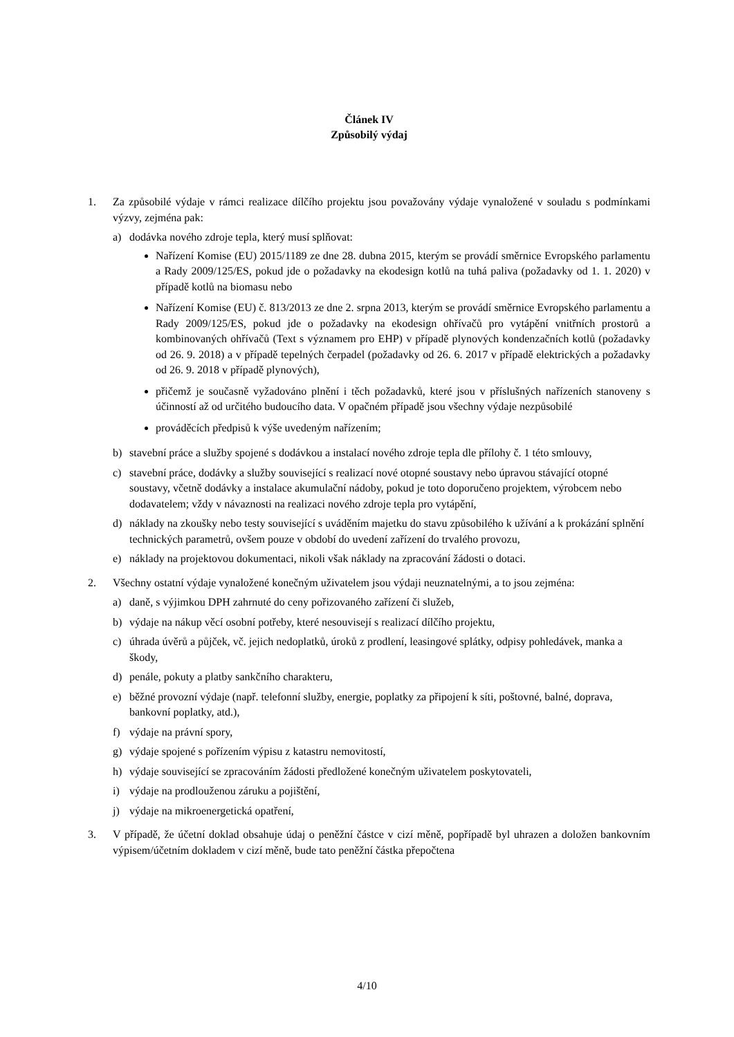Článek IV
Způsobilý výdaj
1. Za způsobilé výdaje v rámci realizace dílčího projektu jsou považovány výdaje vynaložené v souladu s podmínkami výzvy, zejména pak:
a) dodávka nového zdroje tepla, který musí splňovat:
Nařízení Komise (EU) 2015/1189 ze dne 28. dubna 2015, kterým se provádí směrnice Evropského parlamentu a Rady 2009/125/ES, pokud jde o požadavky na ekodesign kotlů na tuhá paliva (požadavky od 1. 1. 2020) v případě kotlů na biomasu nebo
Nařízení Komise (EU) č. 813/2013 ze dne 2. srpna 2013, kterým se provádí směrnice Evropského parlamentu a Rady 2009/125/ES, pokud jde o požadavky na ekodesign ohřívačů pro vytápění vnitřních prostorů a kombinovaných ohřívačů (Text s významem pro EHP) v případě plynových kondenzačních kotlů (požadavky od 26. 9. 2018) a v případě tepelných čerpadel (požadavky od 26. 6. 2017 v případě elektrických a požadavky od 26. 9. 2018 v případě plynových),
přičemž je současně vyžadováno plnění i těch požadavků, které jsou v příslušných nařízeních stanoveny s účinností až od určitého budoucího data. V opačném případě jsou všechny výdaje nezpůsobilé
prováděcích předpisů k výše uvedeným nařízením;
b) stavební práce a služby spojené s dodávkou a instalací nového zdroje tepla dle přílohy č. 1 této smlouvy,
c) stavební práce, dodávky a služby související s realizací nové otopné soustavy nebo úpravou stávající otopné soustavy, včetně dodávky a instalace akumulační nádoby, pokud je toto doporučeno projektem, výrobcem nebo dodavatelem; vždy v návaznosti na realizaci nového zdroje tepla pro vytápění,
d) náklady na zkoušky nebo testy související s uváděním majetku do stavu způsobilého k užívání a k prokázání splnění technických parametrů, ovšem pouze v období do uvedení zařízení do trvalého provozu,
e) náklady na projektovou dokumentaci, nikoli však náklady na zpracování žádosti o dotaci.
2. Všechny ostatní výdaje vynaložené konečným uživatelem jsou výdaji neuznatelnými, a to jsou zejména:
a) daně, s výjimkou DPH zahrnuté do ceny pořizovaného zařízení či služeb,
b) výdaje na nákup věcí osobní potřeby, které nesouvisejí s realizací dílčího projektu,
c) úhrada úvěrů a půjček, vč. jejich nedoplatků, úroků z prodlení, leasingové splátky, odpisy pohledávek, manka a škody,
d) penále, pokuty a platby sankčního charakteru,
e) běžné provozní výdaje (např. telefonní služby, energie, poplatky za připojení k síti, poštovné, balné, doprava, bankovní poplatky, atd.),
f) výdaje na právní spory,
g) výdaje spojené s pořízením výpisu z katastru nemovitostí,
h) výdaje související se zpracováním žádosti předložené konečným uživatelem poskytovateli,
i) výdaje na prodlouženou záruku a pojištění,
j) výdaje na mikroenergetická opatření,
3. V případě, že účetní doklad obsahuje údaj o peněžní částce v cizí měně, popřípadě byl uhrazen a doložen bankovním výpisem/účetním dokladem v cizí měně, bude tato peněžní částka přepočtena
4/10